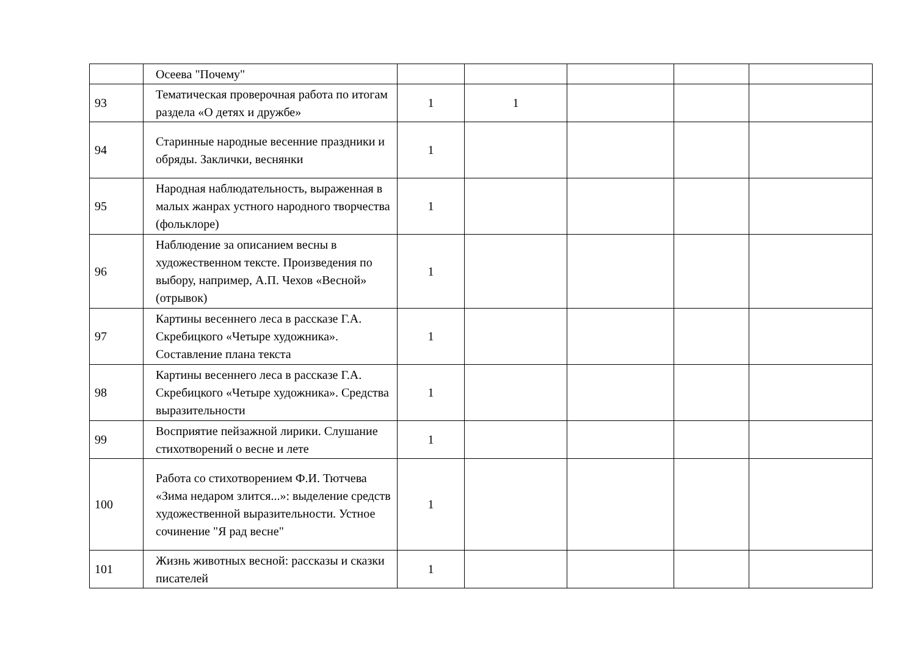| | Осеева "Почему" | | | | | |
| 93 | Тематическая проверочная работа по итогам раздела «О детях и дружбе» | 1 | 1 | | | |
| 94 | Старинные народные весенние праздники и обряды. Заклички, веснянки | 1 | | | | |
| 95 | Народная наблюдательность, выраженная в малых жанрах устного народного творчества (фольклоре) | 1 | | | | |
| 96 | Наблюдение за описанием весны в художественном тексте. Произведения по выбору, например, А.П. Чехов «Весной» (отрывок) | 1 | | | | |
| 97 | Картины весеннего леса в рассказе Г.А. Скребицкого «Четыре художника». Составление плана текста | 1 | | | | |
| 98 | Картины весеннего леса в рассказе Г.А. Скребицкого «Четыре художника». Средства выразительности | 1 | | | | |
| 99 | Восприятие пейзажной лирики. Слушание стихотворений о весне и лете | 1 | | | | |
| 100 | Работа со стихотворением Ф.И. Тютчева «Зима недаром злится...»: выделение средств художественной выразительности. Устное сочинение "Я рад весне" | 1 | | | | |
| 101 | Жизнь животных весной: рассказы и сказки писателей | 1 | | | | |